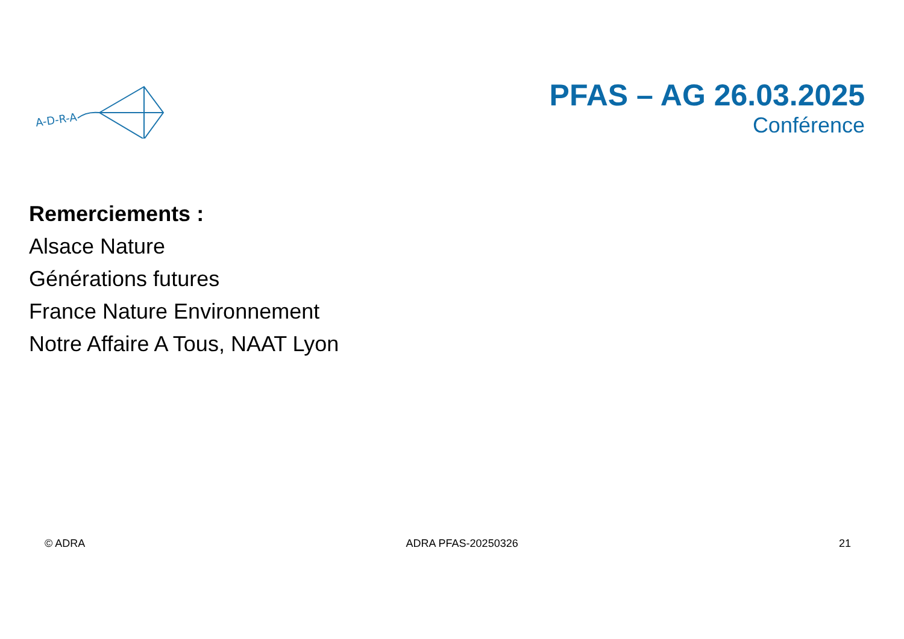A-D-R-A
PFAS – AG 26.03.2025
Conférence
Remerciements :
Alsace Nature
Générations futures
France Nature Environnement
Notre Affaire A Tous, NAAT Lyon
© ADRA ADRA PFAS-20250326 21